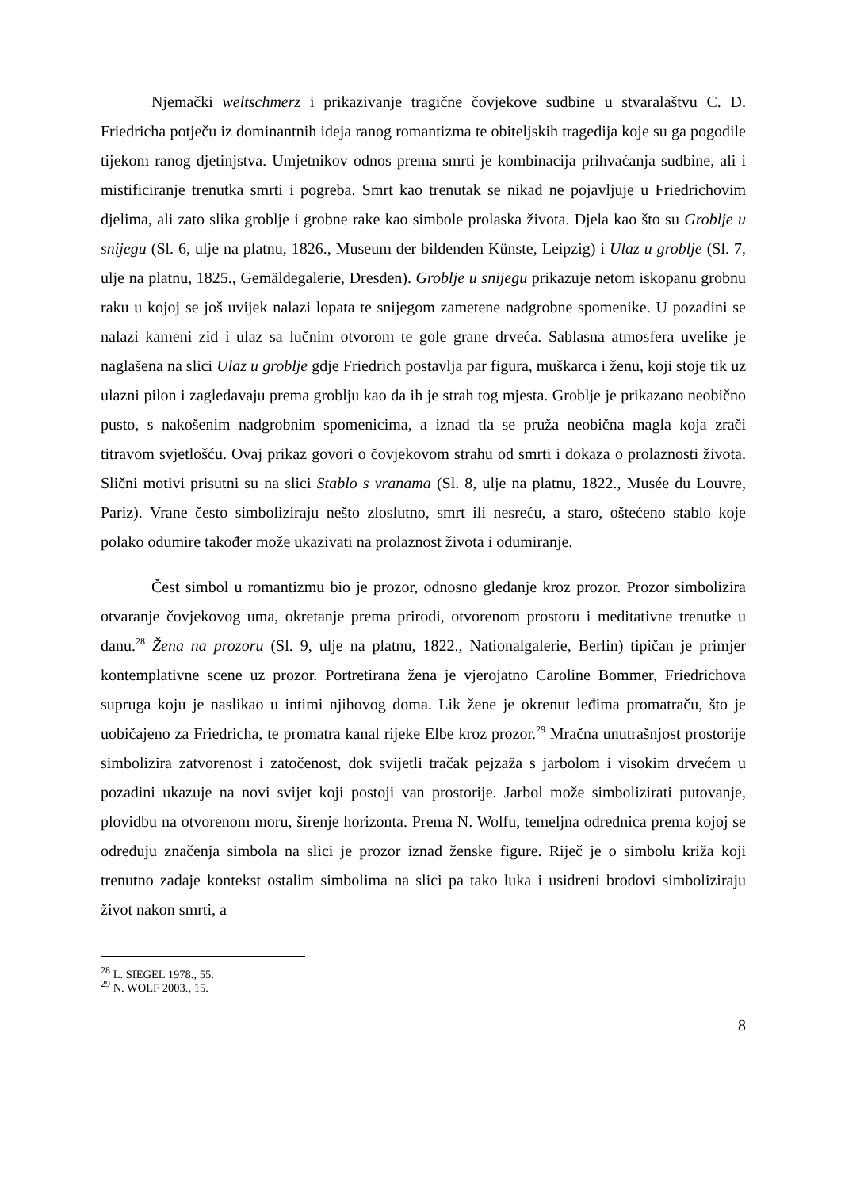Njemački weltschmerz i prikazivanje tragične čovjekove sudbine u stvaralaštvu C. D. Friedricha potječu iz dominantnih ideja ranog romantizma te obiteljskih tragedija koje su ga pogodile tijekom ranog djetinjstva. Umjetnikov odnos prema smrti je kombinacija prihvaćanja sudbine, ali i mistificiranje trenutka smrti i pogreba. Smrt kao trenutak se nikad ne pojavljuje u Friedrichovim djelima, ali zato slika groblje i grobne rake kao simbole prolaska života. Djela kao što su Groblje u snijegu (Sl. 6, ulje na platnu, 1826., Museum der bildenden Künste, Leipzig) i Ulaz u groblje (Sl. 7, ulje na platnu, 1825., Gemäldegalerie, Dresden). Groblje u snijegu prikazuje netom iskopanu grobnu raku u kojoj se još uvijek nalazi lopata te snijegom zametene nadgrobne spomenike. U pozadini se nalazi kameni zid i ulaz sa lučnim otvorom te gole grane drveća. Sablasna atmosfera uvelike je naglašena na slici Ulaz u groblje gdje Friedrich postavlja par figura, muškarca i ženu, koji stoje tik uz ulazni pilon i zagledavaju prema groblju kao da ih je strah tog mjesta. Groblje je prikazano neobično pusto, s nakošenim nadgrobnim spomenicima, a iznad tla se pruža neobična magla koja zrači titravom svjetlošću. Ovaj prikaz govori o čovjekovom strahu od smrti i dokaza o prolaznosti života. Slični motivi prisutni su na slici Stablo s vranama (Sl. 8, ulje na platnu, 1822., Musée du Louvre, Pariz). Vrane često simboliziraju nešto zloslutno, smrt ili nesreću, a staro, oštećeno stablo koje polako odumire također može ukazivati na prolaznost života i odumiranje.
Čest simbol u romantizmu bio je prozor, odnosno gledanje kroz prozor. Prozor simbolizira otvaranje čovjekovog uma, okretanje prema prirodi, otvorenom prostoru i meditativne trenutke u danu.<sup>28</sup> Žena na prozoru (Sl. 9, ulje na platnu, 1822., Nationalgalerie, Berlin) tipičan je primjer kontemplativne scene uz prozor. Portretirana žena je vjerojatno Caroline Bommer, Friedrichova supruga koju je naslikao u intimi njihovog doma. Lik žene je okrenut leđima promatraču, što je uobičajeno za Friedricha, te promatra kanal rijeke Elbe kroz prozor.<sup>29</sup> Mračna unutrašnjost prostorije simbolizira zatvorenost i zatočenost, dok svijetli tračak pejzaža s jarbolom i visokim drvećem u pozadini ukazuje na novi svijet koji postoji van prostorije. Jarbol može simbolizirati putovanje, plovidbu na otvorenom moru, širenje horizonta. Prema N. Wolfu, temeljna odrednica prema kojoj se određuju značenja simbola na slici je prozor iznad ženske figure. Riječ je o simbolu križa koji trenutno zadaje kontekst ostalim simbolima na slici pa tako luka i usidreni brodovi simboliziraju život nakon smrti, a
<sup>28</sup> L. SIEGEL 1978., 55.
<sup>29</sup> N. WOLF 2003., 15.
8